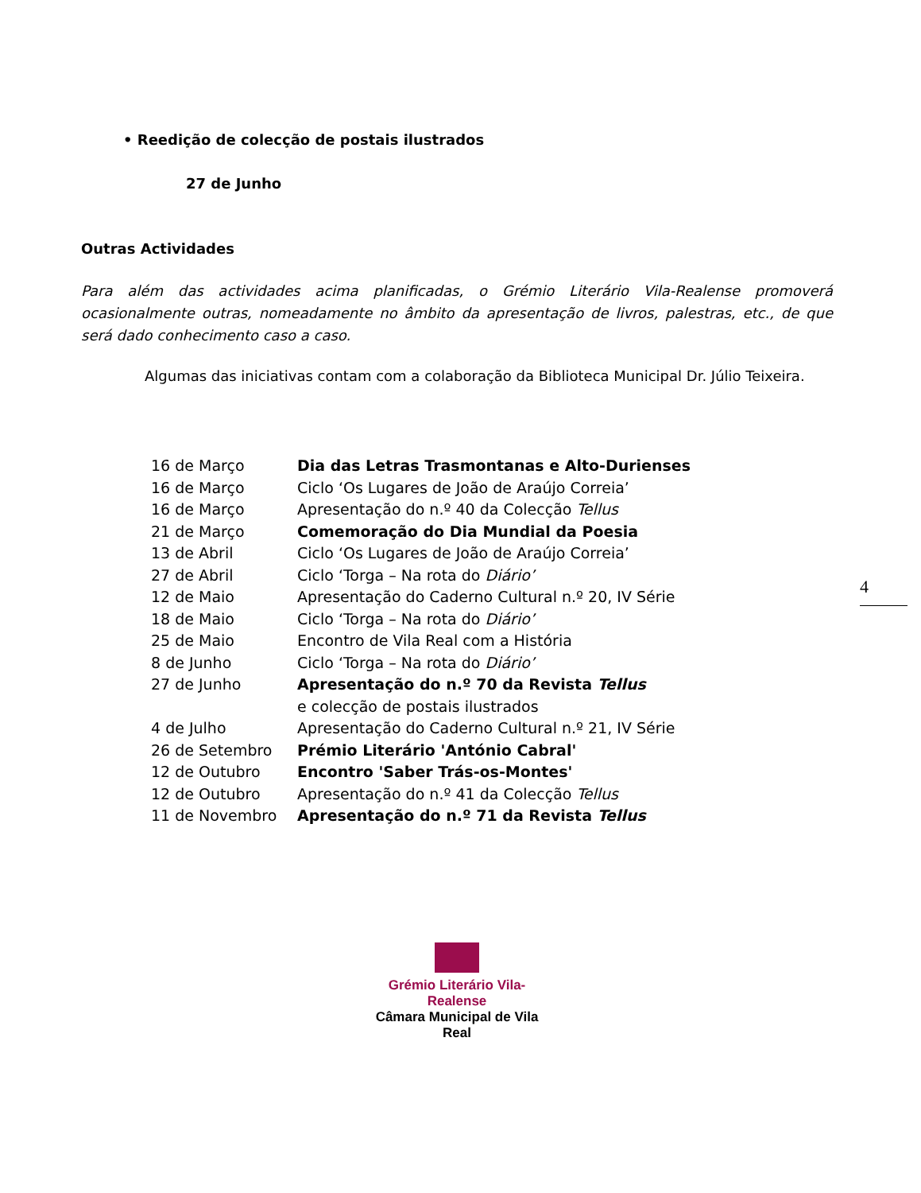• Reedição de colecção de postais ilustrados
27 de Junho
Outras Actividades
Para além das actividades acima planificadas, o Grémio Literário Vila-Realense promoverá ocasionalmente outras, nomeadamente no âmbito da apresentação de livros, palestras, etc., de que será dado conhecimento caso a caso.
Algumas das iniciativas contam com a colaboração da Biblioteca Municipal Dr. Júlio Teixeira.
| 16 de Março | Dia das Letras Trasmontanas e Alto-Durienses |
| 16 de Março | Ciclo ‘Os Lugares de João de Araújo Correia’ |
| 16 de Março | Apresentação do n.º 40 da Colecção Tellus |
| 21 de Março | Comemoração do Dia Mundial da Poesia |
| 13 de Abril | Ciclo ‘Os Lugares de João de Araújo Correia’ |
| 27 de Abril | Ciclo ‘Torga – Na rota do Diário’ |
| 12 de Maio | Apresentação do Caderno Cultural n.º 20, IV Série |
| 18 de Maio | Ciclo ‘Torga – Na rota do Diário’ |
| 25 de Maio | Encontro de Vila Real com a História |
| 8 de Junho | Ciclo ‘Torga – Na rota do Diário’ |
| 27 de Junho | Apresentação do n.º 70 da Revista Tellus |
| | e colecção de postais ilustrados |
| 4 de Julho | Apresentação do Caderno Cultural n.º 21, IV Série |
| 26 de Setembro | Prémio Literário 'António Cabral' |
| 12 de Outubro | Encontro 'Saber Trás-os-Montes' |
| 12 de Outubro | Apresentação do n.º 41 da Colecção Tellus |
| 11 de Novembro | Apresentação do n.º 71 da Revista Tellus |
4
Grémio Literário Vila-Realense
Câmara Municipal de Vila Real